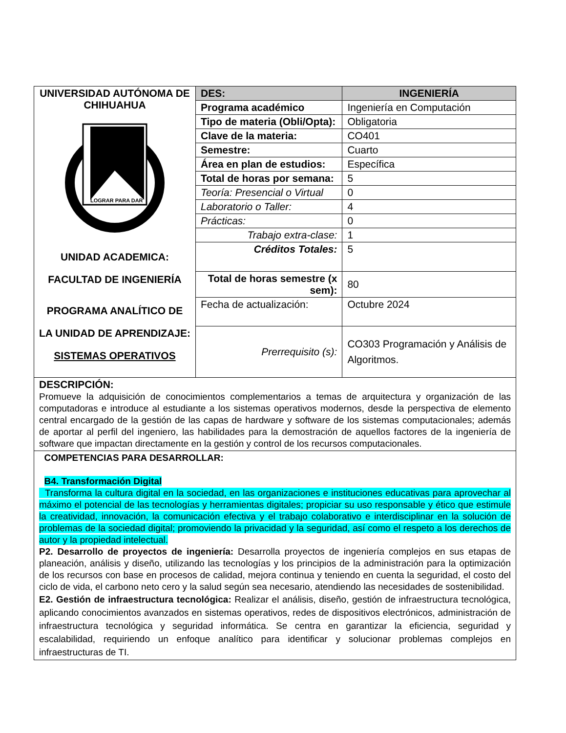| UNIVERSIDAD AUTÓNOMA DE CHIHUAHUA LOGRAR PARA DAR UNIDAD ACADEMICA: FACULTAD DE INGENIERÍA PROGRAMA ANALÍTICO DE LA UNIDAD DE APRENDIZAJE: SISTEMAS OPERATIVOS | DES: | INGENIERÍA |
| | Programa académico | Ingeniería en Computación |
| | Tipo de materia (Obli/Opta): | Obligatoria |
| | Clave de la materia: | CO401 |
| | Semestre: | Cuarto |
| | Área en plan de estudios: | Específica |
| | Total de horas por semana: | 5 |
| | Teoría: Presencial o Virtual | 0 |
| | Laboratorio o Taller: | 4 |
| | Prácticas: | 0 |
| | Trabajo extra-clase: | 1 |
| | Créditos Totales: | 5 |
| | Total de horas semestre (x sem): | 80 |
| | Fecha de actualización: | Octubre 2024 |
| | Prerrequisito (s): | CO303 Programación y Análisis de Algoritmos. |
| DESCRIPCIÓN: Promueve la adquisición de conocimientos complementarios a temas de arquitectura y organización de las computadoras e introduce al estudiante a los sistemas operativos modernos, desde la perspectiva de elemento central encargado de la gestión de las capas de hardware y software de los sistemas computacionales; además de aportar al perfil del ingeniero, las habilidades para la demostración de aquellos factores de la ingeniería de software que impactan directamente en la gestión y control de los recursos computacionales. | | |
| COMPETENCIAS PARA DESARROLLAR: B4. Transformación Digital Transforma la cultura digital en la sociedad, en las organizaciones e instituciones educativas para aprovechar al máximo el potencial de las tecnologías y herramientas digitales; propiciar su uso responsable y ético que estimule la creatividad, innovación, la comunicación efectiva y el trabajo colaborativo e interdisciplinar en la solución de problemas de la sociedad digital; promoviendo la privacidad y la seguridad, así como el respeto a los derechos de autor y la propiedad intelectual. P2. Desarrollo de proyectos de ingeniería: Desarrolla proyectos de ingeniería complejos en sus etapas de planeación, análisis y diseño, utilizando las tecnologías y los principios de la administración para la optimización de los recursos con base en procesos de calidad, mejora continua y teniendo en cuenta la seguridad, el costo del ciclo de vida, el carbono neto cero y la salud según sea necesario, atendiendo las necesidades de sostenibilidad. E2. Gestión de infraestructura tecnológica: Realizar el análisis, diseño, gestión de infraestructura tecnológica, aplicando conocimientos avanzados en sistemas operativos, redes de dispositivos electrónicos, administración de infraestructura tecnológica y seguridad informática. Se centra en garantizar la eficiencia, seguridad y escalabilidad, requiriendo un enfoque analítico para identificar y solucionar problemas complejos en infraestructuras de TI. | | |